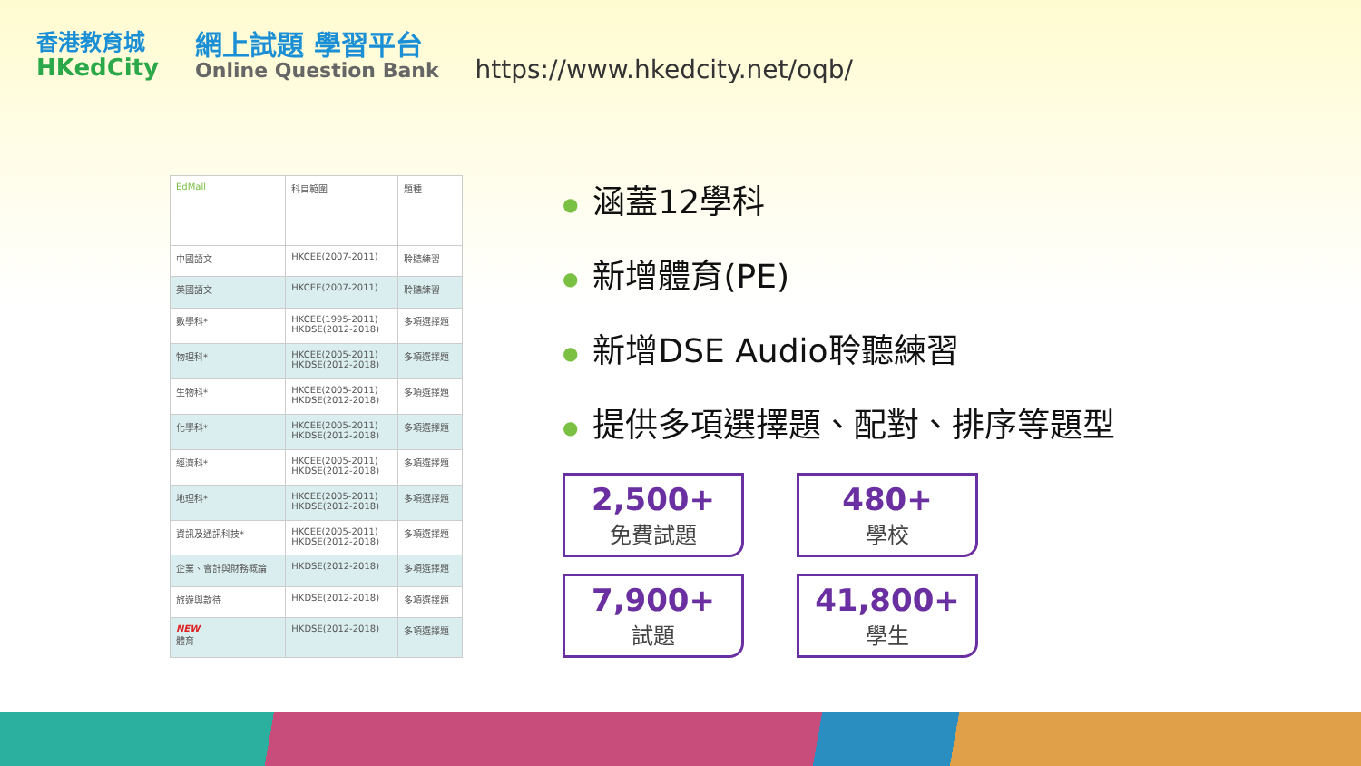香港教育城
HKedCity
網上試題 學習平台
Online Question Bank
https://www.hkedcity.net/oqb/
| EdMall | 科目範圍 | 題種 |
| --- | --- | --- |
| 中國語文 | HKCEE(2007-2011) | 聆聽練習 |
| 英國語文 | HKCEE(2007-2011) | 聆聽練習 |
| 數學科* | HKCEE(1995-2011) HKDSE(2012-2018) | 多項選擇題 |
| 物理科* | HKCEE(2005-2011) HKDSE(2012-2018) | 多項選擇題 |
| 生物科* | HKCEE(2005-2011) HKDSE(2012-2018) | 多項選擇題 |
| 化學科* | HKCEE(2005-2011) HKDSE(2012-2018) | 多項選擇題 |
| 經濟科* | HKCEE(2005-2011) HKDSE(2012-2018) | 多項選擇題 |
| 地理科* | HKCEE(2005-2011) HKDSE(2012-2018) | 多項選擇題 |
| 資訊及通訊科技* | HKCEE(2005-2011) HKDSE(2012-2018) | 多項選擇題 |
| 企業、會計與財務概論 | HKDSE(2012-2018) | 多項選擇題 |
| 旅遊與款待 | HKDSE(2012-2018) | 多項選擇題 |
| NEW 體育 | HKDSE(2012-2018) | 多項選擇題 |
● 涵蓋12學科
● 新增體育(PE)
● 新增DSE Audio聆聽練習
● 提供多項選擇題、配對、排序等題型
2,500+
免費試題
480+
學校
7,900+
試題
41,800+
學生